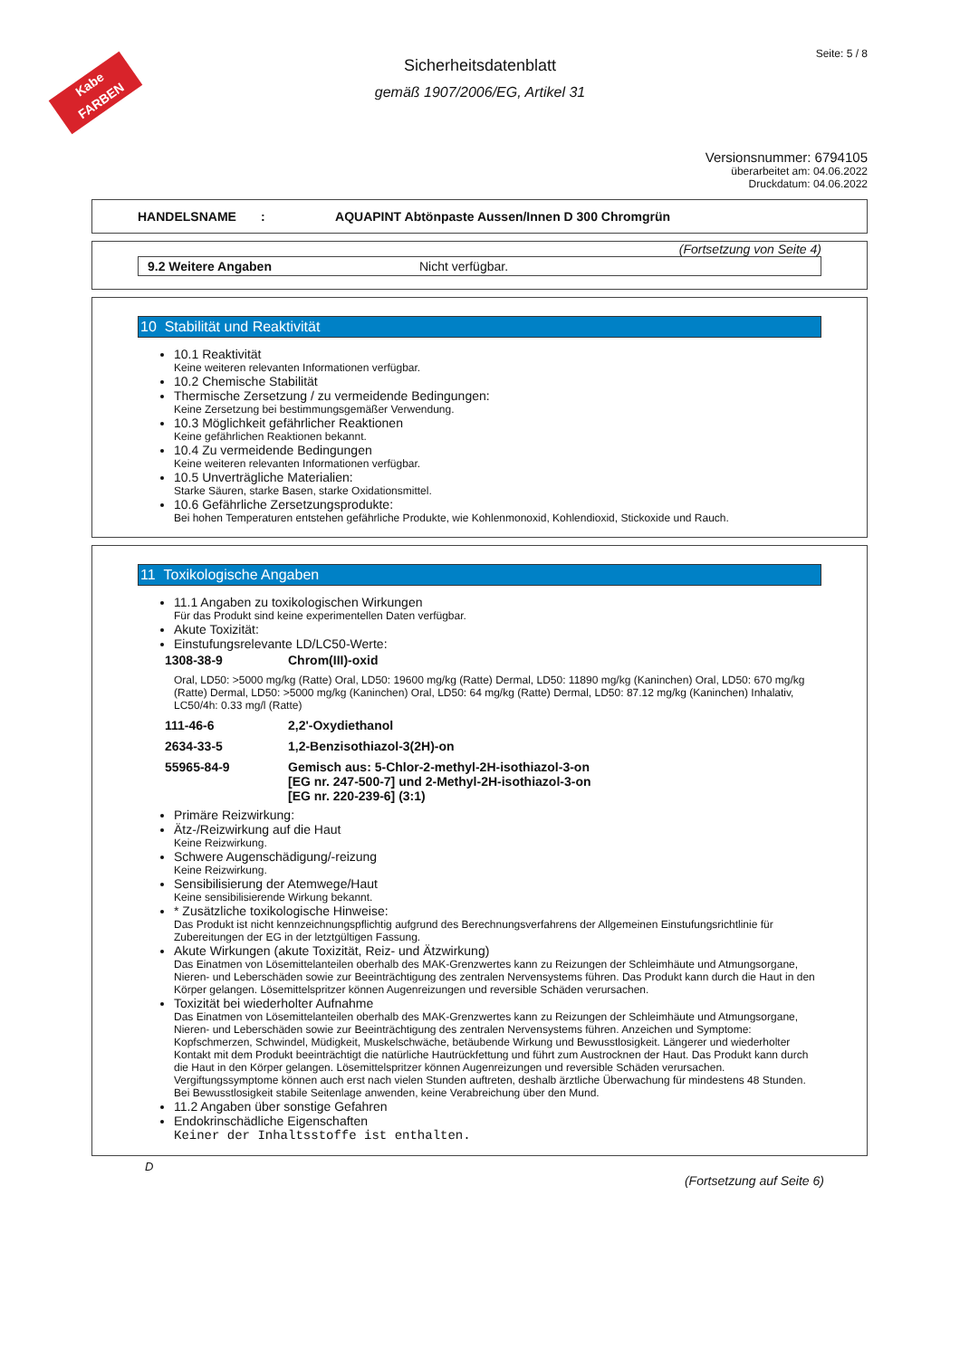Kabe FARBEN
Seite: 5 / 8
Sicherheitsdatenblatt
gemäß 1907/2006/EG, Artikel 31
Versionsnummer: 6794105
überarbeitet am: 04.06.2022
Druckdatum: 04.06.2022
HANDELSNAME : AQUAPINT Abtönpaste Aussen/Innen D 300 Chromgrün
(Fortsetzung von Seite 4)
9.2 Weitere Angaben Nicht verfügbar.
10 Stabilität und Reaktivität
10.1 Reaktivität
Keine weiteren relevanten Informationen verfügbar.
10.2 Chemische Stabilität
Thermische Zersetzung / zu vermeidende Bedingungen:
Keine Zersetzung bei bestimmungsgemäßer Verwendung.
10.3 Möglichkeit gefährlicher Reaktionen
Keine gefährlichen Reaktionen bekannt.
10.4 Zu vermeidende Bedingungen
Keine weiteren relevanten Informationen verfügbar.
10.5 Unverträgliche Materialien:
Starke Säuren, starke Basen, starke Oxidationsmittel.
10.6 Gefährliche Zersetzungsprodukte:
Bei hohen Temperaturen entstehen gefährliche Produkte, wie Kohlenmonoxid, Kohlendioxid, Stickoxide und Rauch.
11 Toxikologische Angaben
11.1 Angaben zu toxikologischen Wirkungen
Für das Produkt sind keine experimentellen Daten verfügbar.
Akute Toxizität:
Einstufungsrelevante LD/LC50-Werte:
| 1308-38-9 | Chrom(III)-oxid |
| Oral, LD50: >5000 mg/kg (Ratte) Oral, LD50: 19600 mg/kg (Ratte) Dermal, LD50: 11890 mg/kg (Kaninchen) Oral, LD50: 670 mg/kg (Ratte) Dermal, LD50: >5000 mg/kg (Kaninchen) Oral, LD50: 64 mg/kg (Ratte) Dermal, LD50: 87.12 mg/kg (Kaninchen) Inhalativ, LC50/4h: 0.33 mg/l (Ratte) | |
| 111-46-6 | 2,2'-Oxydiethanol |
| 2634-33-5 | 1,2-Benzisothiazol-3(2H)-on |
| 55965-84-9 | Gemisch aus: 5-Chlor-2-methyl-2H-isothiazol-3-on [EG nr. 247-500-7] und 2-Methyl-2H-isothiazol-3-on [EG nr. 220-239-6] (3:1) |
Primäre Reizwirkung:
Ätz-/Reizwirkung auf die Haut
Keine Reizwirkung.
Schwere Augenschädigung/-reizung
Keine Reizwirkung.
Sensibilisierung der Atemwege/Haut
Keine sensibilisierende Wirkung bekannt.
* Zusätzliche toxikologische Hinweise:
Das Produkt ist nicht kennzeichnungspflichtig aufgrund des Berechnungsverfahrens der Allgemeinen Einstufungsrichtlinie für Zubereitungen der EG in der letztgültigen Fassung.
Akute Wirkungen (akute Toxizität, Reiz- und Ätzwirkung)
Das Einatmen von Lösemittelanteilen oberhalb des MAK-Grenzwertes kann zu Reizungen der Schleimhäute und Atmungsorgane, Nieren- und Leberschäden sowie zur Beeinträchtigung des zentralen Nervensystems führen. Das Produkt kann durch die Haut in den Körper gelangen. Lösemittelspritzer können Augenreizungen und reversible Schäden verursachen.
Toxizität bei wiederholter Aufnahme
Das Einatmen von Lösemittelanteilen oberhalb des MAK-Grenzwertes kann zu Reizungen der Schleimhäute und Atmungsorgane, Nieren- und Leberschäden sowie zur Beeinträchtigung des zentralen Nervensystems führen. Anzeichen und Symptome: Kopfschmerzen, Schwindel, Müdigkeit, Muskelschwäche, betäubende Wirkung und Bewusstlosigkeit. Längerer und wiederholter Kontakt mit dem Produkt beeinträchtigt die natürliche Hautrückfettung und führt zum Austrocknen der Haut. Das Produkt kann durch die Haut in den Körper gelangen. Lösemittelspritzer können Augenreizungen und reversible Schäden verursachen. Vergiftungssymptome können auch erst nach vielen Stunden auftreten, deshalb ärztliche Überwachung für mindestens 48 Stunden. Bei Bewusstlosigkeit stabile Seitenlage anwenden, keine Verabreichung über den Mund.
11.2 Angaben über sonstige Gefahren
Endokrinschädliche Eigenschaften
Keiner der Inhaltsstoffe ist enthalten.
D
(Fortsetzung auf Seite 6)